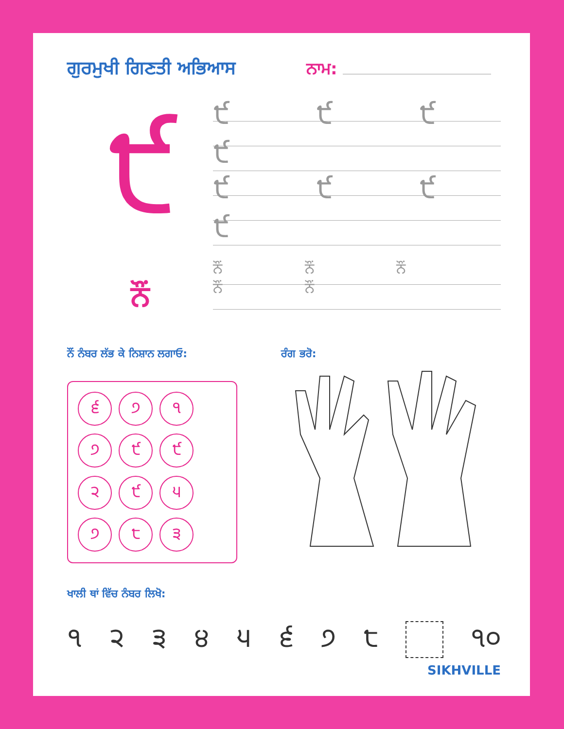ਗੁਰਮੁਖੀ ਗਿਣਤੀ ਅਭਿਆਸ ਨਾਮ:
੯
੯ ੯ ੯ ੯
੯ ੯ ੯ ੯
ਨੌਂ
ਨੌਂ ਨੌਂ ਨੌਂ ਨੌਂ ਨੌਂ
ਨੌਂ ਨੰਬਰ ਲੱਭ ਕੇ ਨਿਸ਼ਾਨ ਲਗਾਓ:
੬
੭
੧
੭
੯
੯
੨
੯
੫
੭
੮
੩
ਰੰਗ ਭਰੋ:
ਖਾਲੀ ਥਾਂ ਵਿੱਚ ਨੰਬਰ ਲਿਖੋ:
੧ ੨ ੩ ੪ ੫ ੬ ੭ ੮ ੧੦
SIKHVILLE